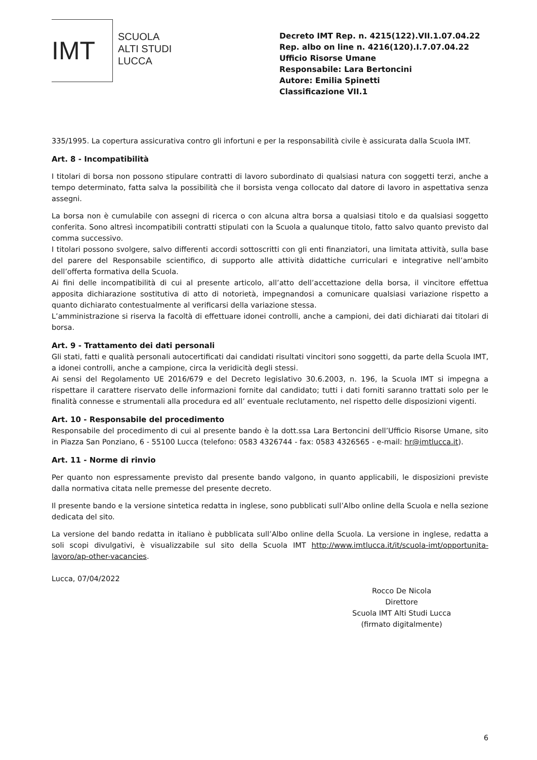IMT
SCUOLA
ALTI STUDI
LUCCA
Decreto IMT Rep. n. 4215(122).VII.1.07.04.22
Rep. albo on line n. 4216(120).I.7.07.04.22
Ufficio Risorse Umane
Responsabile: Lara Bertoncini
Autore: Emilia Spinetti
Classificazione VII.1
335/1995. La copertura assicurativa contro gli infortuni e per la responsabilità civile è assicurata dalla Scuola IMT.
Art. 8 - Incompatibilità
I titolari di borsa non possono stipulare contratti di lavoro subordinato di qualsiasi natura con soggetti terzi, anche a tempo determinato, fatta salva la possibilità che il borsista venga collocato dal datore di lavoro in aspettativa senza assegni.
La borsa non è cumulabile con assegni di ricerca o con alcuna altra borsa a qualsiasi titolo e da qualsiasi soggetto conferita. Sono altresì incompatibili contratti stipulati con la Scuola a qualunque titolo, fatto salvo quanto previsto dal comma successivo.
I titolari possono svolgere, salvo differenti accordi sottoscritti con gli enti finanziatori, una limitata attività, sulla base del parere del Responsabile scientifico, di supporto alle attività didattiche curriculari e integrative nell’ambito dell’offerta formativa della Scuola.
Ai fini delle incompatibilità di cui al presente articolo, all’atto dell’accettazione della borsa, il vincitore effettua apposita dichiarazione sostitutiva di atto di notorietà, impegnandosi a comunicare qualsiasi variazione rispetto a quanto dichiarato contestualmente al verificarsi della variazione stessa.
L’amministrazione si riserva la facoltà di effettuare idonei controlli, anche a campioni, dei dati dichiarati dai titolari di borsa.
Art. 9 - Trattamento dei dati personali
Gli stati, fatti e qualità personali autocertificati dai candidati risultati vincitori sono soggetti, da parte della Scuola IMT, a idonei controlli, anche a campione, circa la veridicità degli stessi.
Ai sensi del Regolamento UE 2016/679 e del Decreto legislativo 30.6.2003, n. 196, la Scuola IMT si impegna a rispettare il carattere riservato delle informazioni fornite dal candidato; tutti i dati forniti saranno trattati solo per le finalità connesse e strumentali alla procedura ed all’ eventuale reclutamento, nel rispetto delle disposizioni vigenti.
Art. 10 - Responsabile del procedimento
Responsabile del procedimento di cui al presente bando è la dott.ssa Lara Bertoncini dell’Ufficio Risorse Umane, sito in Piazza San Ponziano, 6 - 55100 Lucca (telefono: 0583 4326744 - fax: 0583 4326565 - e-mail: hr@imtlucca.it).
Art. 11 - Norme di rinvio
Per quanto non espressamente previsto dal presente bando valgono, in quanto applicabili, le disposizioni previste dalla normativa citata nelle premesse del presente decreto.
Il presente bando e la versione sintetica redatta in inglese, sono pubblicati sull’Albo online della Scuola e nella sezione dedicata del sito.
La versione del bando redatta in italiano è pubblicata sull’Albo online della Scuola. La versione in inglese, redatta a soli scopi divulgativi, è visualizzabile sul sito della Scuola IMT http://www.imtlucca.it/it/scuola-imt/opportunita-lavoro/ap-other-vacancies.
Lucca, 07/04/2022
Rocco De Nicola
Direttore
Scuola IMT Alti Studi Lucca
(firmato digitalmente)
6